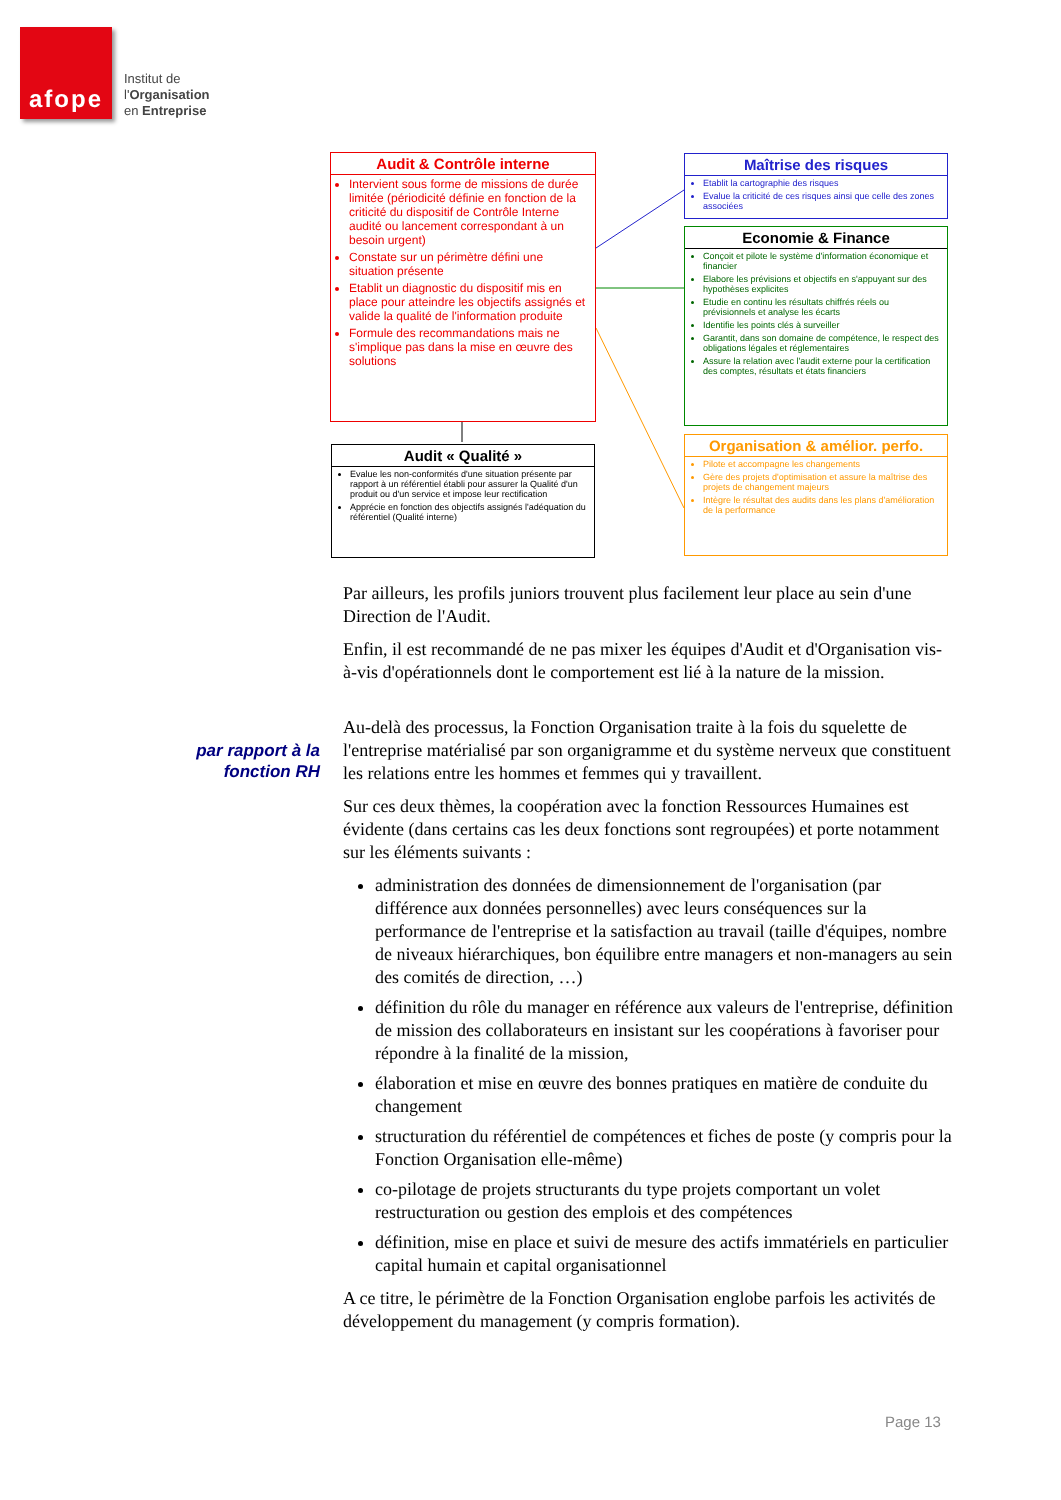afope
Institut de
l'Organisation
en Entreprise
Audit & Contrôle interne
Intervient sous forme de missions de durée limitée (périodicité définie en fonction de la criticité du dispositif de Contrôle Interne audité ou lancement correspondant à un besoin urgent)
Constate sur un périmètre défini une situation présente
Etablit un diagnostic du dispositif mis en place pour atteindre les objectifs assignés et valide la qualité de l'information produite
Formule des recommandations mais ne s'implique pas dans la mise en œuvre des solutions
Audit « Qualité »
Evalue les non-conformités d'une situation présente par rapport à un référentiel établi pour assurer la Qualité d'un produit ou d'un service et impose leur rectification
Apprécie en fonction des objectifs assignés l'adéquation du référentiel (Qualité interne)
Maîtrise des risques
Etablit la cartographie des risques
Evalue la criticité de ces risques ainsi que celle des zones associées
Economie & Finance
Conçoit et pilote le système d'information économique et financier
Elabore les prévisions et objectifs en s'appuyant sur des hypothèses explicites
Etudie en continu les résultats chiffrés réels ou prévisionnels et analyse les écarts
Identifie les points clés à surveiller
Garantit, dans son domaine de compétence, le respect des obligations légales et réglementaires
Assure la relation avec l'audit externe pour la certification des comptes, résultats et états financiers
Organisation & amélior. perfo.
Pilote et accompagne les changements
Gère des projets d'optimisation et assure la maîtrise des projets de changement majeurs
Intègre le résultat des audits dans les plans d'amélioration de la performance
par rapport à la
fonction RH
Par ailleurs, les profils juniors trouvent plus facilement leur place au sein d'une Direction de l'Audit.
Enfin, il est recommandé de ne pas mixer les équipes d'Audit et d'Organisation vis-à-vis d'opérationnels dont le comportement est lié à la nature de la mission.
Au-delà des processus, la Fonction Organisation traite à la fois du squelette de l'entreprise matérialisé par son organigramme et du système nerveux que constituent les relations entre les hommes et femmes qui y travaillent.
Sur ces deux thèmes, la coopération avec la fonction Ressources Humaines est évidente (dans certains cas les deux fonctions sont regroupées) et porte notamment sur les éléments suivants :
administration des données de dimensionnement de l'organisation (par différence aux données personnelles) avec leurs conséquences sur la performance de l'entreprise et la satisfaction au travail (taille d'équipes, nombre de niveaux hiérarchiques, bon équilibre entre managers et non-managers au sein des comités de direction, …)
définition du rôle du manager en référence aux valeurs de l'entreprise, définition de mission des collaborateurs en insistant sur les coopérations à favoriser pour répondre à la finalité de la mission,
élaboration et mise en œuvre des bonnes pratiques en matière de conduite du changement
structuration du référentiel de compétences et fiches de poste (y compris pour la Fonction Organisation elle-même)
co-pilotage de projets structurants du type projets comportant un volet restructuration ou gestion des emplois et des compétences
définition, mise en place et suivi de mesure des actifs immatériels en particulier capital humain et capital organisationnel
A ce titre, le périmètre de la Fonction Organisation englobe parfois les activités de développement du management (y compris formation).
Page 13